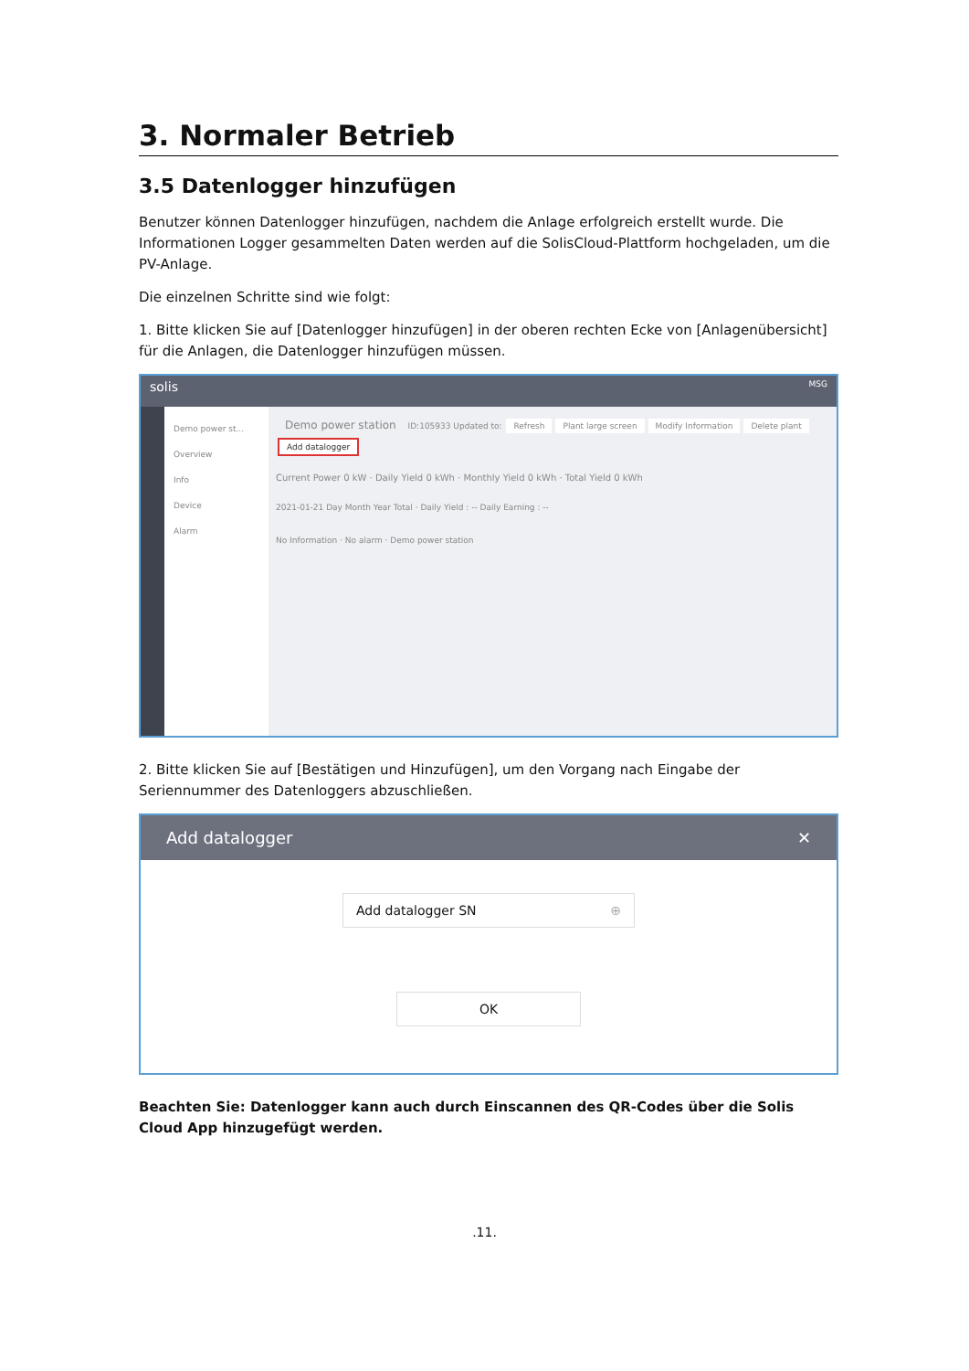3. Normaler Betrieb
3.5 Datenlogger hinzufügen
Benutzer können Datenlogger hinzufügen, nachdem die Anlage erfolgreich erstellt wurde. Die Informationen Logger gesammelten Daten werden auf die SolisCloud-Plattform hochgeladen, um die PV-Anlage.
Die einzelnen Schritte sind wie folgt:
1. Bitte klicken Sie auf [Datenlogger hinzufügen] in der oberen rechten Ecke von [Anlagenübersicht] für die Anlagen, die Datenlogger hinzufügen müssen.
solis MSG
Demo power st...
Overview
Info
Device
Alarm
Demo power station ID:105933 Updated to: Refresh Plant large screen Modify Information Delete plant Add datalogger
Current Power 0 kW · Daily Yield 0 kWh · Monthly Yield 0 kWh · Total Yield 0 kWh
2021-01-21 Day Month Year Total · Daily Yield : -- Daily Earning : --
No Information · No alarm · Demo power station
2. Bitte klicken Sie auf [Bestätigen und Hinzufügen], um den Vorgang nach Eingabe der Seriennummer des Datenloggers abzuschließen.
Add datalogger ✕
Add datalogger SN ⊕
OK
Beachten Sie: Datenlogger kann auch durch Einscannen des QR-Codes über die Solis Cloud App hinzugefügt werden.
.11.